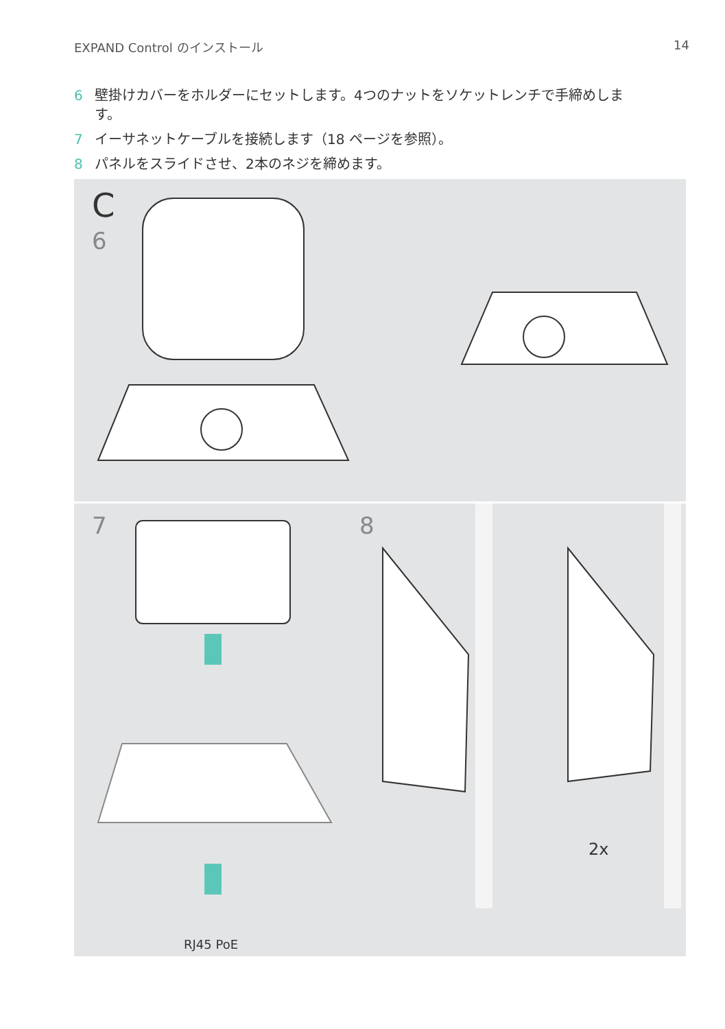EXPAND Control のインストール 14
6 壁掛けカバーをホルダーにセットします。4つのナットをソケットレンチで手締めします。
7 イーサネットケーブルを接続します（18 ページを参照）。
8 パネルをスライドさせ、2本のネジを締めます。
C
6
7
RJ45 PoE
8
2x